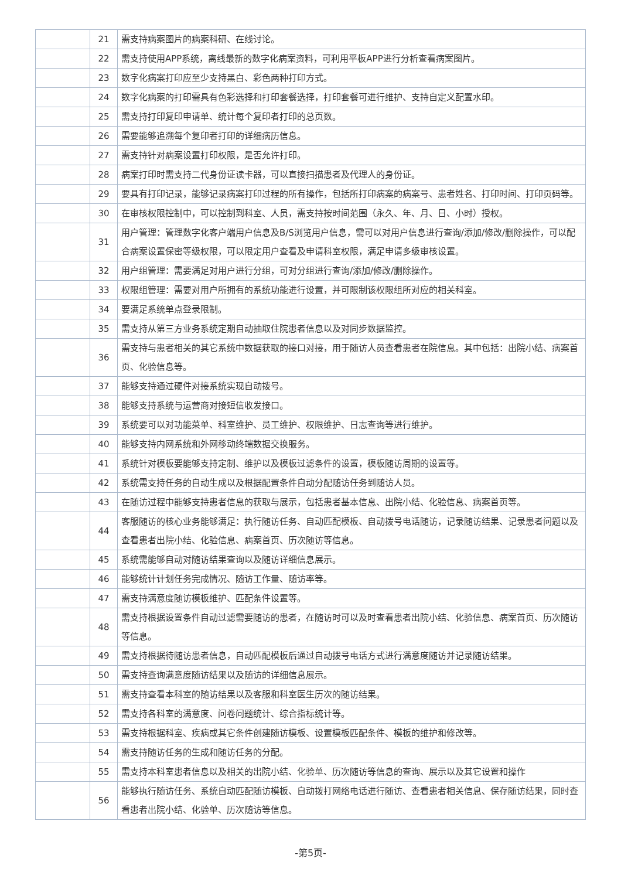| | 21 | 需支持病案图片的病案科研、在线讨论。 |
| | 22 | 需支持使用APP系统，离线最新的数字化病案资料，可利用平板APP进行分析查看病案图片。 |
| | 23 | 数字化病案打印应至少支持黑白、彩色两种打印方式。 |
| | 24 | 数字化病案的打印需具有色彩选择和打印套餐选择，打印套餐可进行维护、支持自定义配置水印。 |
| | 25 | 需支持打印复印申请单、统计每个复印者打印的总页数。 |
| | 26 | 需要能够追溯每个复印者打印的详细病历信息。 |
| | 27 | 需支持针对病案设置打印权限，是否允许打印。 |
| | 28 | 病案打印时需支持二代身份证读卡器，可以直接扫描患者及代理人的身份证。 |
| | 29 | 要具有打印记录，能够记录病案打印过程的所有操作，包括所打印病案的病案号、患者姓名、打印时间、打印页码等。 |
| | 30 | 在审核权限控制中，可以控制到科室、人员，需支持按时间范围（永久、年、月、日、小时）授权。 |
| | 31 | 用户管理：管理数字化客户端用户信息及B/S浏览用户信息，需可以对用户信息进行查询/添加/修改/删除操作，可以配合病案设置保密等级权限，可以限定用户查看及申请科室权限，满足申请多级审核设置。 |
| | 32 | 用户组管理：需要满足对用户进行分组，可对分组进行查询/添加/修改/删除操作。 |
| | 33 | 权限组管理：需要对用户所拥有的系统功能进行设置，并可限制该权限组所对应的相关科室。 |
| | 34 | 要满足系统单点登录限制。 |
| | 35 | 需支持从第三方业务系统定期自动抽取住院患者信息以及对同步数据监控。 |
| | 36 | 需支持与患者相关的其它系统中数据获取的接口对接，用于随访人员查看患者在院信息。其中包括：出院小结、病案首页、化验信息等。 |
| | 37 | 能够支持通过硬件对接系统实现自动拨号。 |
| | 38 | 能够支持系统与运营商对接短信收发接口。 |
| | 39 | 系统要可以对功能菜单、科室维护、员工维护、权限维护、日志查询等进行维护。 |
| | 40 | 能够支持内网系统和外网移动终端数据交换服务。 |
| | 41 | 系统针对模板要能够支持定制、维护以及模板过滤条件的设置，模板随访周期的设置等。 |
| | 42 | 系统需支持任务的自动生成以及根据配置条件自动分配随访任务到随访人员。 |
| | 43 | 在随访过程中能够支持患者信息的获取与展示，包括患者基本信息、出院小结、化验信息、病案首页等。 |
| | 44 | 客服随访的核心业务能够满足：执行随访任务、自动匹配模板、自动拨号电话随访，记录随访结果、记录患者问题以及查看患者出院小结、化验信息、病案首页、历次随访等信息。 |
| | 45 | 系统需能够自动对随访结果查询以及随访详细信息展示。 |
| | 46 | 能够统计计划任务完成情况、随访工作量、随访率等。 |
| | 47 | 需支持满意度随访模板维护、匹配条件设置等。 |
| | 48 | 需支持根据设置条件自动过滤需要随访的患者，在随访时可以及时查看患者出院小结、化验信息、病案首页、历次随访等信息。 |
| | 49 | 需支持根据待随访患者信息，自动匹配模板后通过自动拨号电话方式进行满意度随访并记录随访结果。 |
| | 50 | 需支持查询满意度随访结果以及随访的详细信息展示。 |
| | 51 | 需支持查看本科室的随访结果以及客服和科室医生历次的随访结果。 |
| | 52 | 需支持各科室的满意度、问卷问题统计、综合指标统计等。 |
| | 53 | 需支持根据科室、疾病或其它条件创建随访模板、设置模板匹配条件、模板的维护和修改等。 |
| | 54 | 需支持随访任务的生成和随访任务的分配。 |
| | 55 | 需支持本科室患者信息以及相关的出院小结、化验单、历次随访等信息的查询、展示以及其它设置和操作 |
| | 56 | 能够执行随访任务、系统自动匹配随访模板、自动拨打网络电话进行随访、查看患者相关信息、保存随访结果，同时查看患者出院小结、化验单、历次随访等信息。 |
-第5页-